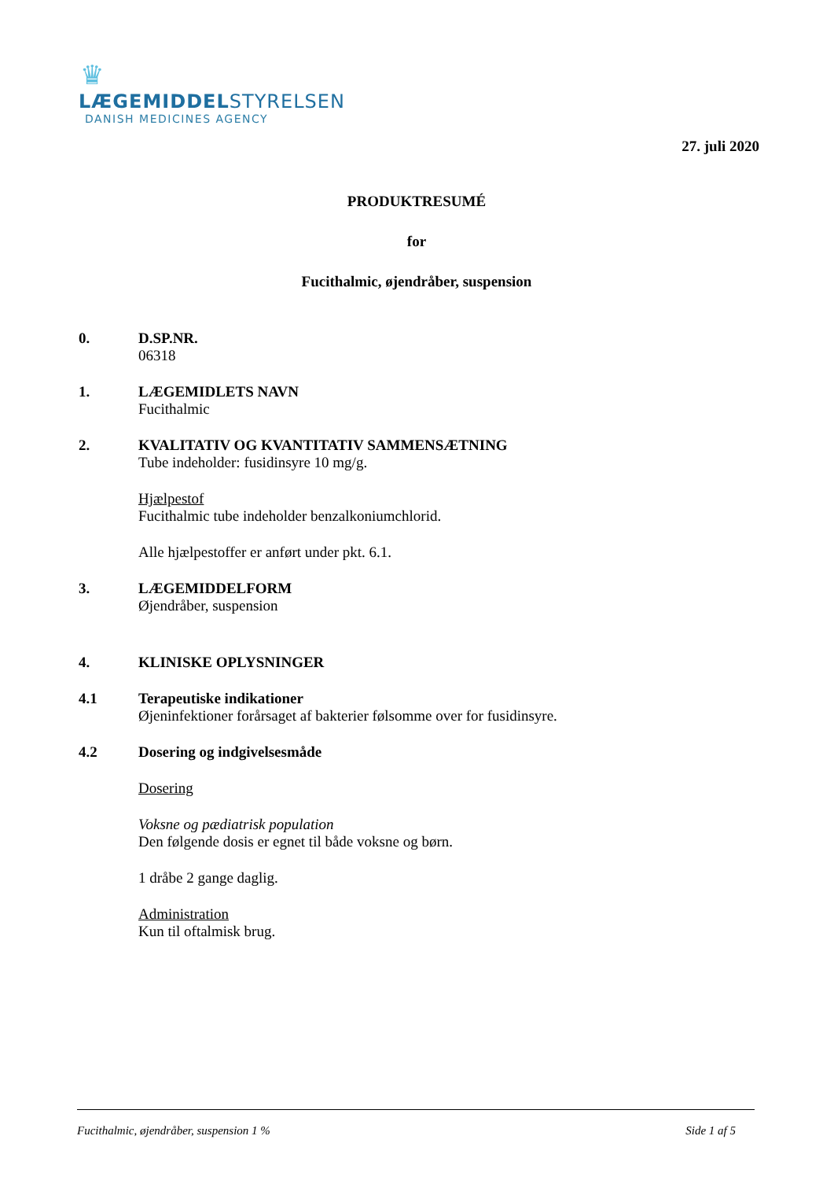♛
LÆGEMIDDELSTYRELSEN
DANISH MEDICINES AGENCY
27. juli 2020
PRODUKTRESUMÉ
for
Fucithalmic, øjendråber, suspension
0. D.SP.NR.
06318
1. LÆGEMIDLETS NAVN
Fucithalmic
2. KVALITATIV OG KVANTITATIV SAMMENSÆTNING
Tube indeholder: fusidinsyre 10 mg/g.
Hjælpestof
Fucithalmic tube indeholder benzalkoniumchlorid.
Alle hjælpestoffer er anført under pkt. 6.1.
3. LÆGEMIDDELFORM
Øjendråber, suspension
4. KLINISKE OPLYSNINGER
4.1 Terapeutiske indikationer
Øjeninfektioner forårsaget af bakterier følsomme over for fusidinsyre.
4.2 Dosering og indgivelsesmåde
Dosering
Voksne og pædiatrisk population
Den følgende dosis er egnet til både voksne og børn.
1 dråbe 2 gange daglig.
Administration
Kun til oftalmisk brug.
Fucithalmic, øjendråber, suspension 1 % Side 1 af 5